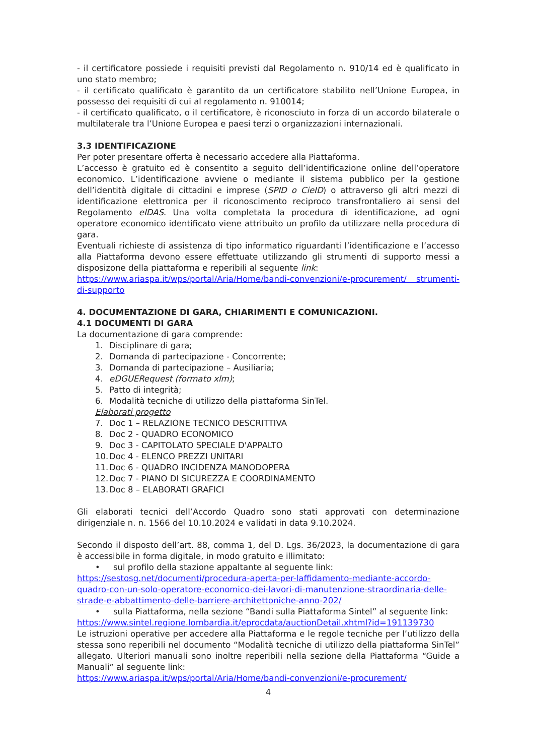- il certificatore possiede i requisiti previsti dal Regolamento n. 910/14 ed è qualificato in uno stato membro;
- il certificato qualificato è garantito da un certificatore stabilito nell’Unione Europea, in possesso dei requisiti di cui al regolamento n. 910014;
- il certificato qualificato, o il certificatore, è riconosciuto in forza di un accordo bilaterale o multilaterale tra l’Unione Europea e paesi terzi o organizzazioni internazionali.
3.3 IDENTIFICAZIONE
Per poter presentare offerta è necessario accedere alla Piattaforma.
L’accesso è gratuito ed è consentito a seguito dell’identificazione online dell’operatore economico. L’identificazione avviene o mediante il sistema pubblico per la gestione dell’identità digitale di cittadini e imprese (SPID o CieID) o attraverso gli altri mezzi di identificazione elettronica per il riconoscimento reciproco transfrontaliero ai sensi del Regolamento eIDAS. Una volta completata la procedura di identificazione, ad ogni operatore economico identificato viene attribuito un profilo da utilizzare nella procedura di gara.
Eventuali richieste di assistenza di tipo informatico riguardanti l’identificazione e l’accesso alla Piattaforma devono essere effettuate utilizzando gli strumenti di supporto messi a disposizone della piattaforma e reperibili al seguente link:
https://www.ariaspa.it/wps/portal/Aria/Home/bandi-convenzioni/e-procurement/ strumenti-di-supporto
4. DOCUMENTAZIONE DI GARA, CHIARIMENTI E COMUNICAZIONI.
4.1 DOCUMENTI DI GARA
La documentazione di gara comprende:
1. Disciplinare di gara;
2. Domanda di partecipazione - Concorrente;
3. Domanda di partecipazione – Ausiliaria;
4. eDGUERequest (formato xlm);
5. Patto di integrità;
6. Modalità tecniche di utilizzo della piattaforma SinTel.
Elaborati progetto
7. Doc 1 – RELAZIONE TECNICO DESCRITTIVA
8. Doc 2 - QUADRO ECONOMICO
9. Doc 3 - CAPITOLATO SPECIALE D'APPALTO
10. Doc 4 - ELENCO PREZZI UNITARI
11. Doc 6 - QUADRO INCIDENZA MANODOPERA
12. Doc 7 - PIANO DI SICUREZZA E COORDINAMENTO
13. Doc 8 – ELABORATI GRAFICI
Gli elaborati tecnici dell’Accordo Quadro sono stati approvati con determinazione dirigenziale n. n. 1566 del 10.10.2024 e validati in data 9.10.2024.
Secondo il disposto dell’art. 88, comma 1, del D. Lgs. 36/2023, la documentazione di gara è accessibile in forma digitale, in modo gratuito e illimitato:
• sul profilo della stazione appaltante al seguente link:
https://sestosg.net/documenti/procedura-aperta-per-laffidamento-mediante-accordo-quadro-con-un-solo-operatore-economico-dei-lavori-di-manutenzione-straordinaria-delle-strade-e-abbattimento-delle-barriere-architettoniche-anno-202/
• sulla Piattaforma, nella sezione “Bandi sulla Piattaforma Sintel” al seguente link:
https://www.sintel.regione.lombardia.it/eprocdata/auctionDetail.xhtml?id=191139730
Le istruzioni operative per accedere alla Piattaforma e le regole tecniche per l’utilizzo della stessa sono reperibili nel documento “Modalità tecniche di utilizzo della piattaforma SinTel” allegato. Ulteriori manuali sono inoltre reperibili nella sezione della Piattaforma “Guide a Manuali” al seguente link:
https://www.ariaspa.it/wps/portal/Aria/Home/bandi-convenzioni/e-procurement/
4